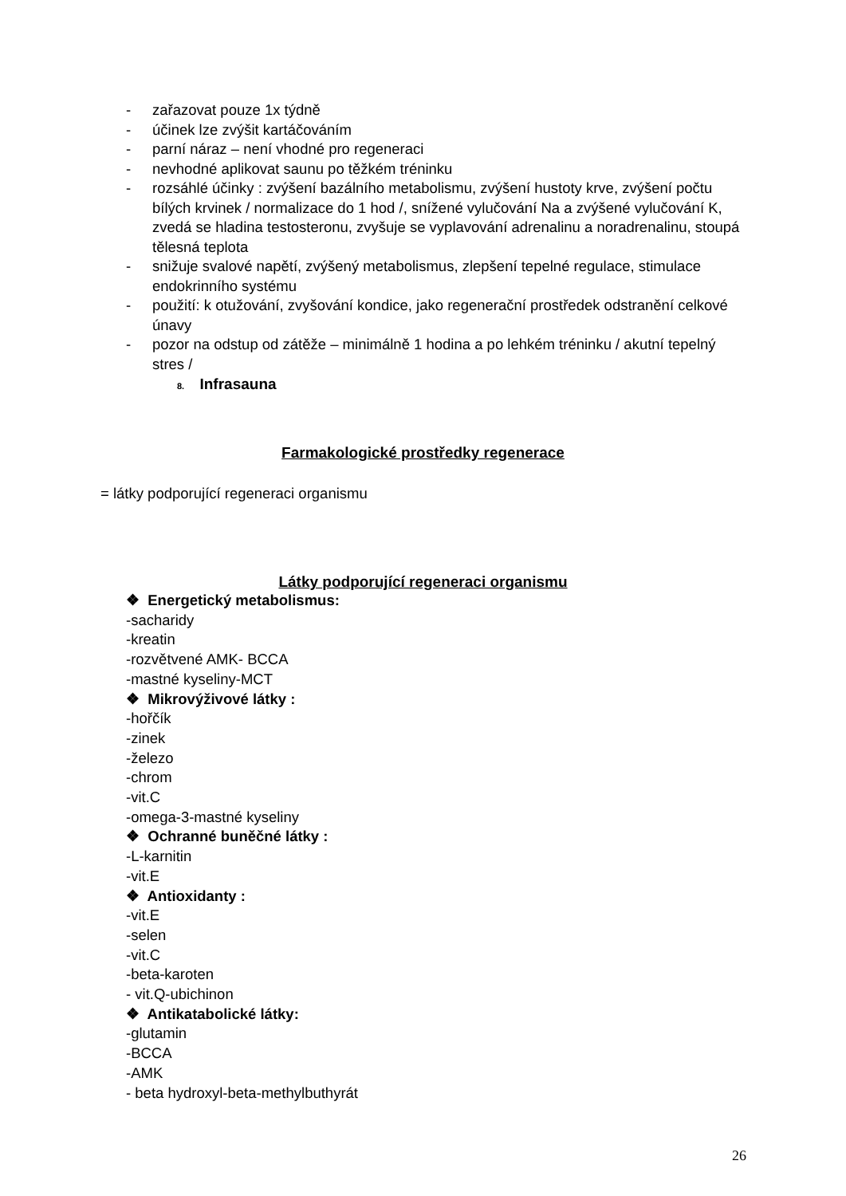- zařazovat pouze 1x týdně
- účinek lze zvýšit kartáčováním
- parní náraz – není vhodné pro regeneraci
- nevhodné aplikovat saunu po těžkém tréninku
- rozsáhlé účinky : zvýšení bazálního metabolismu, zvýšení hustoty krve, zvýšení počtu bílých krvinek / normalizace do 1 hod /, snížené vylučování Na a zvýšené vylučování K, zvedá se hladina testosteronu, zvyšuje se vyplavování adrenalinu a noradrenalinu, stoupá tělesná teplota
- snižuje svalové napětí, zvýšený metabolismus, zlepšení tepelné regulace, stimulace endokrinního systému
- použití: k otužování, zvyšování kondice, jako regenerační prostředek odstranění celkové únavy
- pozor na odstup od zátěže – minimálně 1 hodina a po lehkém tréninku / akutní tepelný stres /
8. Infrasauna
Farmakologické prostředky regenerace
= látky podporující regeneraci organismu
Látky podporující regeneraci organismu
❖ Energetický metabolismus:
-sacharidy
-kreatin
-rozvětvené AMK- BCCA
-mastné kyseliny-MCT
❖ Mikrovýživové látky :
-hořčík
-zinek
-železo
-chrom
-vit.C
-omega-3-mastné kyseliny
❖ Ochranné buněčné látky :
-L-karnitin
-vit.E
❖ Antioxidanty :
-vit.E
-selen
-vit.C
-beta-karoten
- vit.Q-ubichinon
❖ Antikatabolické látky:
-glutamin
-BCCA
-AMK
- beta hydroxyl-beta-methylbuthyrát
26